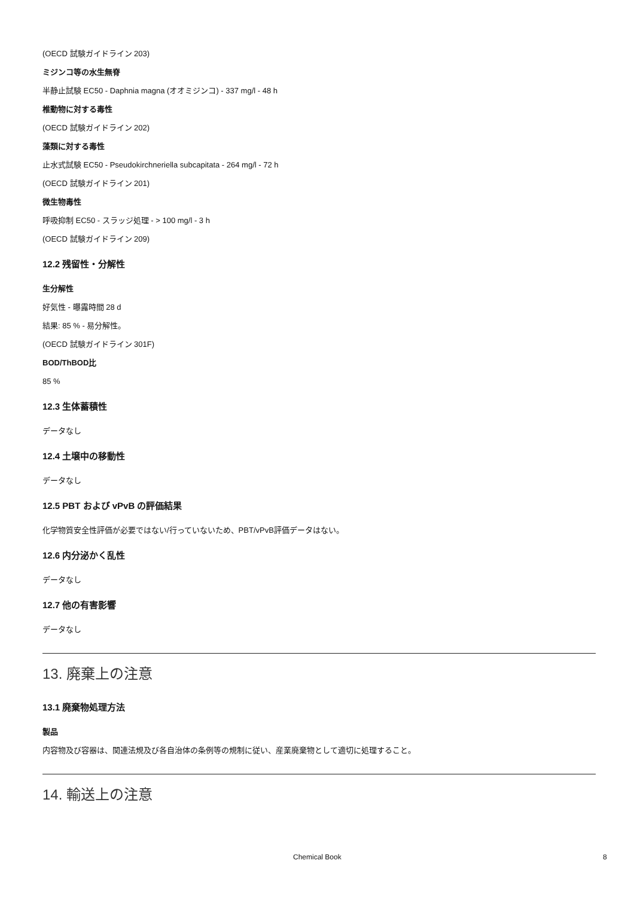(OECD 試験ガイドライン 203)
ミジンコ等の水生無脊
半静止試験 EC50 - Daphnia magna (オオミジンコ) - 337 mg/l - 48 h
椎動物に対する毒性
(OECD 試験ガイドライン 202)
藻類に対する毒性
止水式試験 EC50 - Pseudokirchneriella subcapitata - 264 mg/l - 72 h
(OECD 試験ガイドライン 201)
微生物毒性
呼吸抑制 EC50 - スラッジ処理 - > 100 mg/l - 3 h
(OECD 試験ガイドライン 209)
12.2 残留性・分解性
生分解性
好気性 - 曝露時間 28 d
結果: 85 % - 易分解性。
(OECD 試験ガイドライン 301F)
BOD/ThBOD比
85 %
12.3 生体蓄積性
データなし
12.4 土壌中の移動性
データなし
12.5 PBT および vPvB の評価結果
化学物質安全性評価が必要ではない/行っていないため、PBT/vPvB評価データはない。
12.6 内分泌かく乱性
データなし
12.7 他の有害影響
データなし
13. 廃棄上の注意
13.1 廃棄物処理方法
製品
内容物及び容器は、関連法規及び各自治体の条例等の規制に従い、産業廃棄物として適切に処理すること。
14. 輸送上の注意
Chemical Book 8